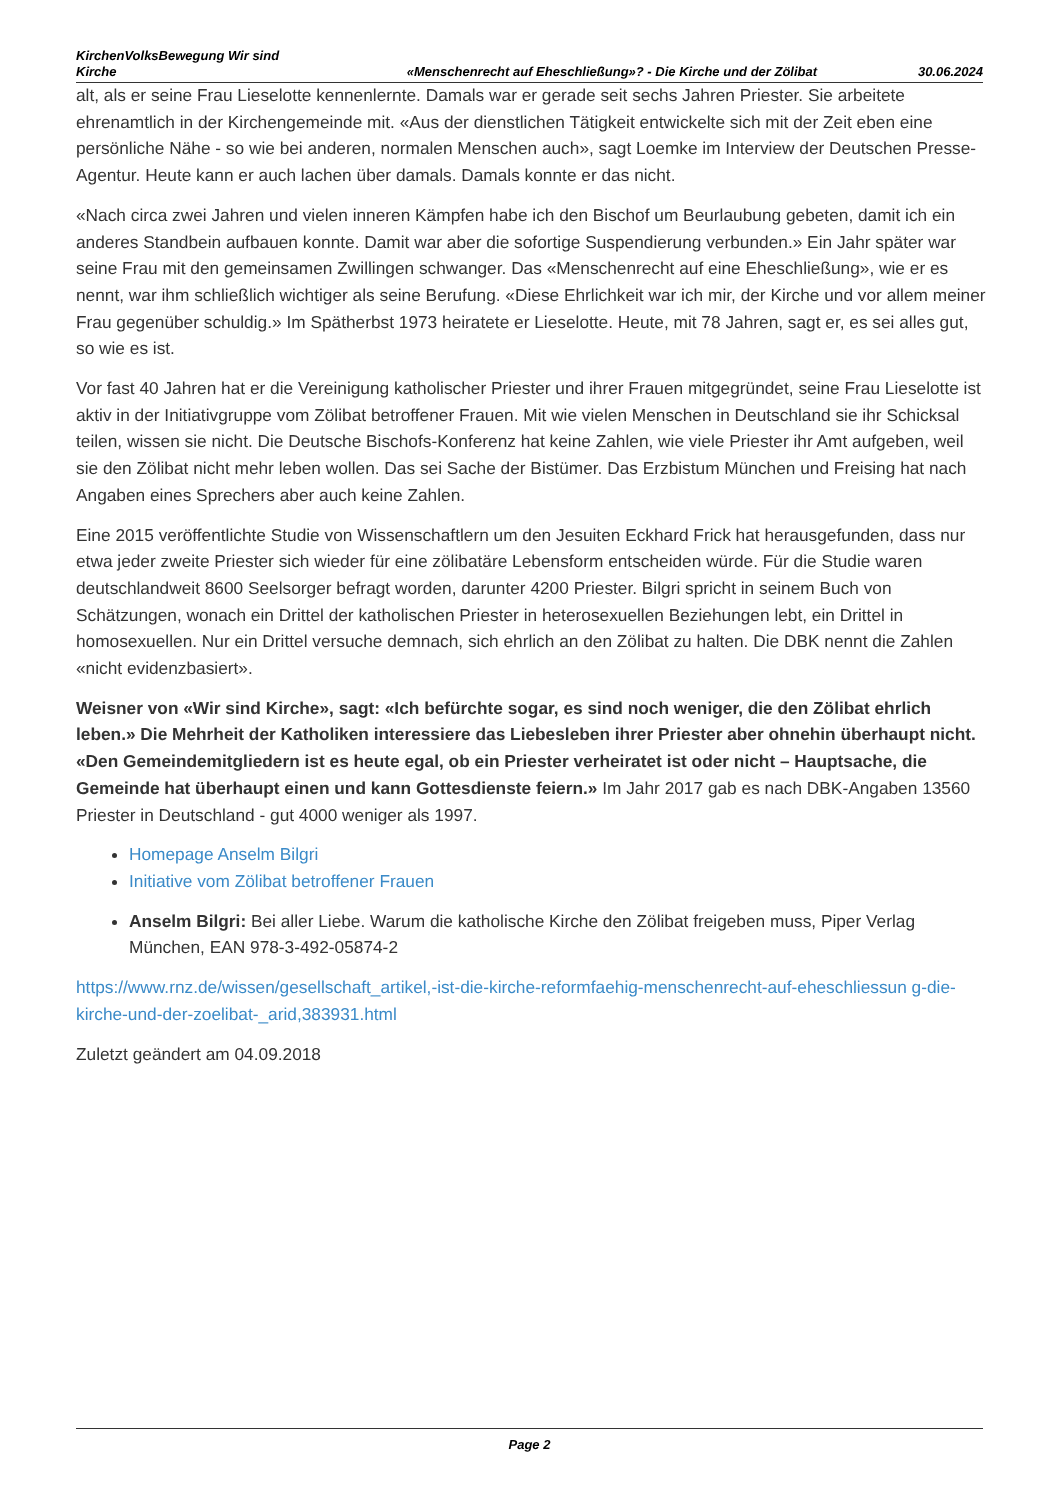KirchenVolksBewegung Wir sind Kirche
«Menschenrecht auf Eheschließung»? - Die Kirche und der Zölibat
30.06.2024
alt, als er seine Frau Lieselotte kennenlernte. Damals war er gerade seit sechs Jahren Priester. Sie arbeitete ehrenamtlich in der Kirchengemeinde mit. «Aus der dienstlichen Tätigkeit entwickelte sich mit der Zeit eben eine persönliche Nähe - so wie bei anderen, normalen Menschen auch», sagt Loemke im Interview der Deutschen Presse-Agentur. Heute kann er auch lachen über damals. Damals konnte er das nicht.
«Nach circa zwei Jahren und vielen inneren Kämpfen habe ich den Bischof um Beurlaubung gebeten, damit ich ein anderes Standbein aufbauen konnte. Damit war aber die sofortige Suspendierung verbunden.» Ein Jahr später war seine Frau mit den gemeinsamen Zwillingen schwanger. Das «Menschenrecht auf eine Eheschließung», wie er es nennt, war ihm schließlich wichtiger als seine Berufung. «Diese Ehrlichkeit war ich mir, der Kirche und vor allem meiner Frau gegenüber schuldig.» Im Spätherbst 1973 heiratete er Lieselotte. Heute, mit 78 Jahren, sagt er, es sei alles gut, so wie es ist.
Vor fast 40 Jahren hat er die Vereinigung katholischer Priester und ihrer Frauen mitgegründet, seine Frau Lieselotte ist aktiv in der Initiativgruppe vom Zölibat betroffener Frauen. Mit wie vielen Menschen in Deutschland sie ihr Schicksal teilen, wissen sie nicht. Die Deutsche Bischofs-Konferenz hat keine Zahlen, wie viele Priester ihr Amt aufgeben, weil sie den Zölibat nicht mehr leben wollen. Das sei Sache der Bistümer. Das Erzbistum München und Freising hat nach Angaben eines Sprechers aber auch keine Zahlen.
Eine 2015 veröffentlichte Studie von Wissenschaftlern um den Jesuiten Eckhard Frick hat herausgefunden, dass nur etwa jeder zweite Priester sich wieder für eine zölibatäre Lebensform entscheiden würde. Für die Studie waren deutschlandweit 8600 Seelsorger befragt worden, darunter 4200 Priester. Bilgri spricht in seinem Buch von Schätzungen, wonach ein Drittel der katholischen Priester in heterosexuellen Beziehungen lebt, ein Drittel in homosexuellen. Nur ein Drittel versuche demnach, sich ehrlich an den Zölibat zu halten. Die DBK nennt die Zahlen «nicht evidenzbasiert».
Weisner von «Wir sind Kirche», sagt: «Ich befürchte sogar, es sind noch weniger, die den Zölibat ehrlich leben.» Die Mehrheit der Katholiken interessiere das Liebesleben ihrer Priester aber ohnehin überhaupt nicht. «Den Gemeindemitgliedern ist es heute egal, ob ein Priester verheiratet ist oder nicht – Hauptsache, die Gemeinde hat überhaupt einen und kann Gottesdienste feiern.» Im Jahr 2017 gab es nach DBK-Angaben 13560 Priester in Deutschland - gut 4000 weniger als 1997.
Homepage Anselm Bilgri
Initiative vom Zölibat betroffener Frauen
Anselm Bilgri: Bei aller Liebe. Warum die katholische Kirche den Zölibat freigeben muss, Piper Verlag München, EAN 978-3-492-05874-2
https://www.rnz.de/wissen/gesellschaft_artikel,-ist-die-kirche-reformfaehig-menschenrecht-auf-eheschliessun g-die-kirche-und-der-zoelibat-_arid,383931.html
Zuletzt geändert am 04.09.2018
Page 2